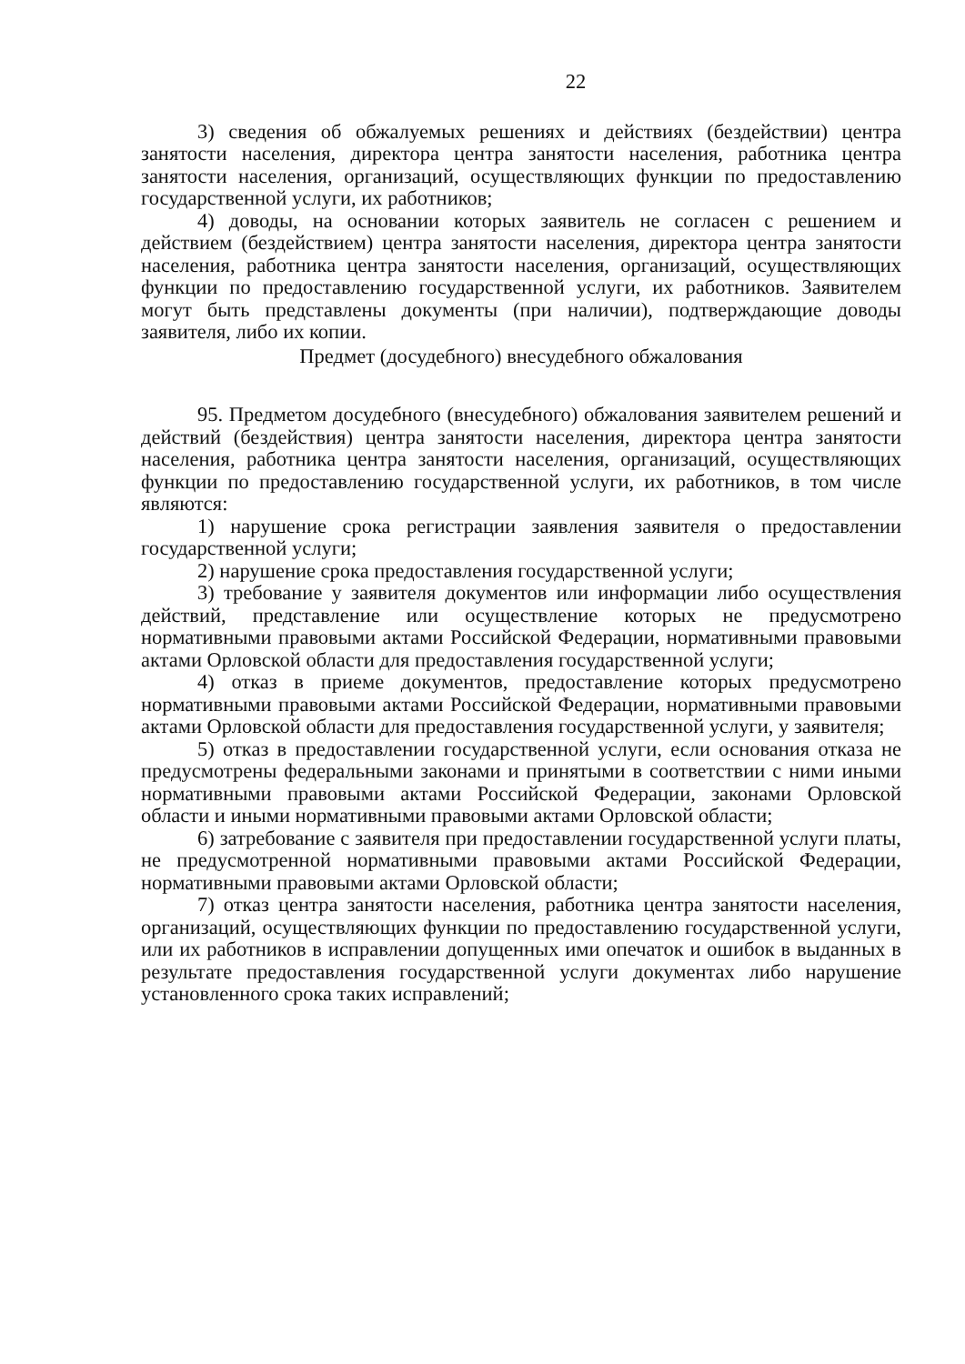22
3) сведения об обжалуемых решениях и действиях (бездействии) центра занятости населения, директора центра занятости населения, работника центра занятости населения, организаций, осуществляющих функции по предоставлению государственной услуги, их работников;
4) доводы, на основании которых заявитель не согласен с решением и действием (бездействием) центра занятости населения, директора центра занятости населения, работника центра занятости населения, организаций, осуществляющих функции по предоставлению государственной услуги, их работников. Заявителем могут быть представлены документы (при наличии), подтверждающие доводы заявителя, либо их копии.
Предмет (досудебного) внесудебного обжалования
95. Предметом досудебного (внесудебного) обжалования заявителем решений и действий (бездействия) центра занятости населения, директора центра занятости населения, работника центра занятости населения, организаций, осуществляющих функции по предоставлению государственной услуги, их работников, в том числе являются:
1) нарушение срока регистрации заявления заявителя о предоставлении государственной услуги;
2) нарушение срока предоставления государственной услуги;
3) требование у заявителя документов или информации либо осуществления действий, представление или осуществление которых не предусмотрено нормативными правовыми актами Российской Федерации, нормативными правовыми актами Орловской области для предоставления государственной услуги;
4) отказ в приеме документов, предоставление которых предусмотрено нормативными правовыми актами Российской Федерации, нормативными правовыми актами Орловской области для предоставления государственной услуги, у заявителя;
5) отказ в предоставлении государственной услуги, если основания отказа не предусмотрены федеральными законами и принятыми в соответствии с ними иными нормативными правовыми актами Российской Федерации, законами Орловской области и иными нормативными правовыми актами Орловской области;
6) затребование с заявителя при предоставлении государственной услуги платы, не предусмотренной нормативными правовыми актами Российской Федерации, нормативными правовыми актами Орловской области;
7) отказ центра занятости населения, работника центра занятости населения, организаций, осуществляющих функции по предоставлению государственной услуги, или их работников в исправлении допущенных ими опечаток и ошибок в выданных в результате предоставления государственной услуги документах либо нарушение установленного срока таких исправлений;